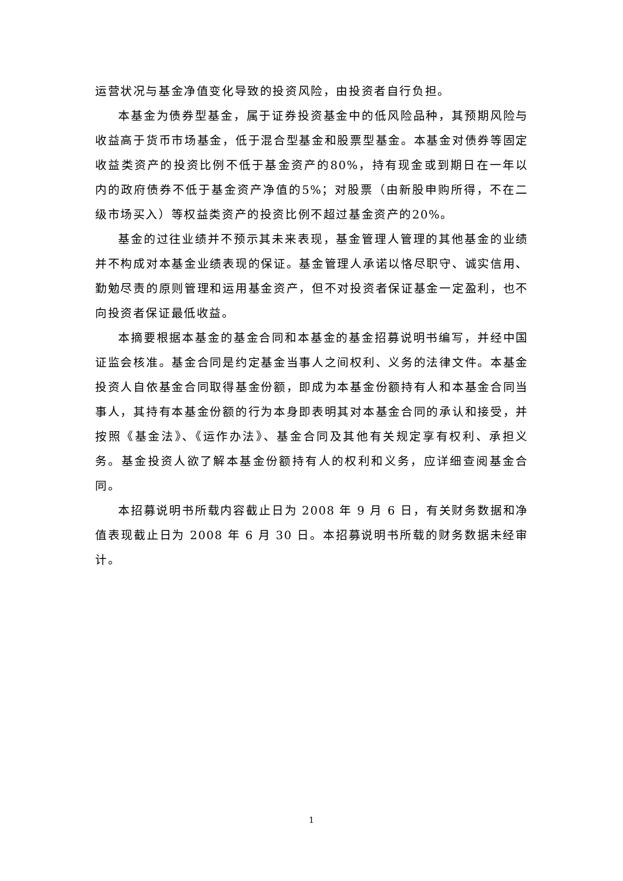运营状况与基金净值变化导致的投资风险，由投资者自行负担。
本基金为债券型基金，属于证券投资基金中的低风险品种，其预期风险与收益高于货币市场基金，低于混合型基金和股票型基金。本基金对债券等固定收益类资产的投资比例不低于基金资产的80%，持有现金或到期日在一年以内的政府债券不低于基金资产净值的5%；对股票（由新股申购所得，不在二级市场买入）等权益类资产的投资比例不超过基金资产的20%。
基金的过往业绩并不预示其未来表现，基金管理人管理的其他基金的业绩并不构成对本基金业绩表现的保证。基金管理人承诺以恪尽职守、诚实信用、勤勉尽责的原则管理和运用基金资产，但不对投资者保证基金一定盈利，也不向投资者保证最低收益。
本摘要根据本基金的基金合同和本基金的基金招募说明书编写，并经中国证监会核准。基金合同是约定基金当事人之间权利、义务的法律文件。本基金投资人自依基金合同取得基金份额，即成为本基金份额持有人和本基金合同当事人，其持有本基金份额的行为本身即表明其对本基金合同的承认和接受，并按照《基金法》、《运作办法》、基金合同及其他有关规定享有权利、承担义务。基金投资人欲了解本基金份额持有人的权利和义务，应详细查阅基金合同。
本招募说明书所载内容截止日为 2008 年 9 月 6 日，有关财务数据和净值表现截止日为 2008 年 6 月 30 日。本招募说明书所载的财务数据未经审计。
1